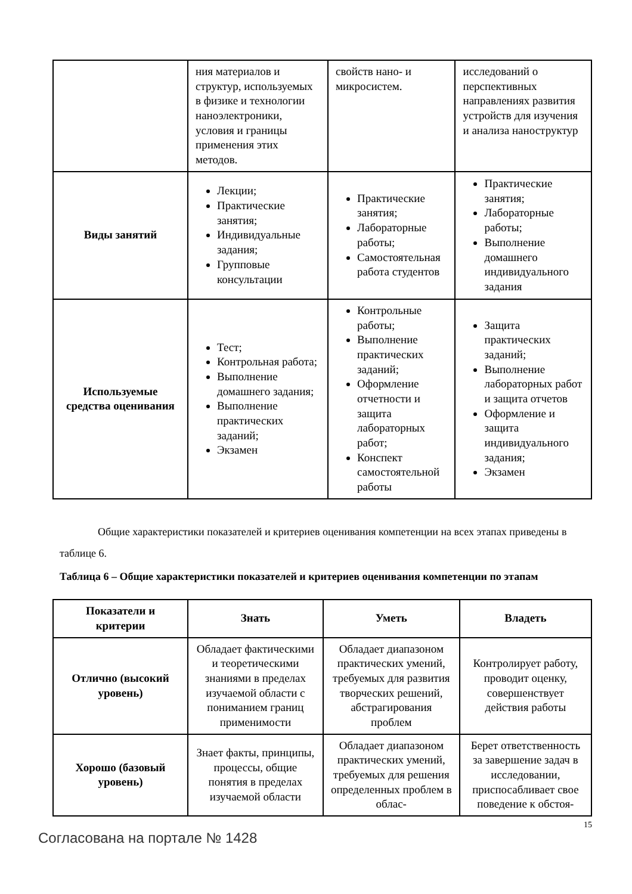| | ния материалов и структур, используемых в физике и технологии наноэлектроники, условия и границы применения этих методов. | свойств нано- и микросистем. | исследований о перспективных направлениях развития устройств для изучения и анализа наноструктур |
| Виды занятий | Лекции; Практические занятия; Индивидуальные задания; Групповые консультации | Практические занятия; Лабораторные работы; Самостоятельная работа студентов | Практические занятия; Лабораторные работы; Выполнение домашнего индивидуального задания |
| Используемые средства оценивания | Тест; Контрольная работа; Выполнение домашнего задания; Выполнение практических заданий; Экзамен | Контрольные работы; Выполнение практических заданий; Оформление отчетности и защита лабораторных работ; Конспект самостоятельной работы | Защита практических заданий; Выполнение лабораторных работ и защита отчетов Оформление и защита индивидуального задания; Экзамен |
Общие характеристики показателей и критериев оценивания компетенции на всех этапах приведены в таблице 6.
Таблица 6 – Общие характеристики показателей и критериев оценивания компетенции по этапам
| Показатели и критерии | Знать | Уметь | Владеть |
| --- | --- | --- | --- |
| Отлично (высокий уровень) | Обладает фактическими и теоретическими знаниями в пределах изучаемой области с пониманием границ применимости | Обладает диапазоном практических умений, требуемых для развития творческих решений, абстрагирования проблем | Контролирует работу, проводит оценку, совершенствует действия работы |
| Хорошо (базовый уровень) | Знает факты, принципы, процессы, общие понятия в пределах изучаемой области | Обладает диапазоном практических умений, требуемых для решения определенных проблем в облас- | Берет ответственность за завершение задач в исследовании, приспосабливает свое поведение к обстоя- |
15
Согласована на портале № 1428